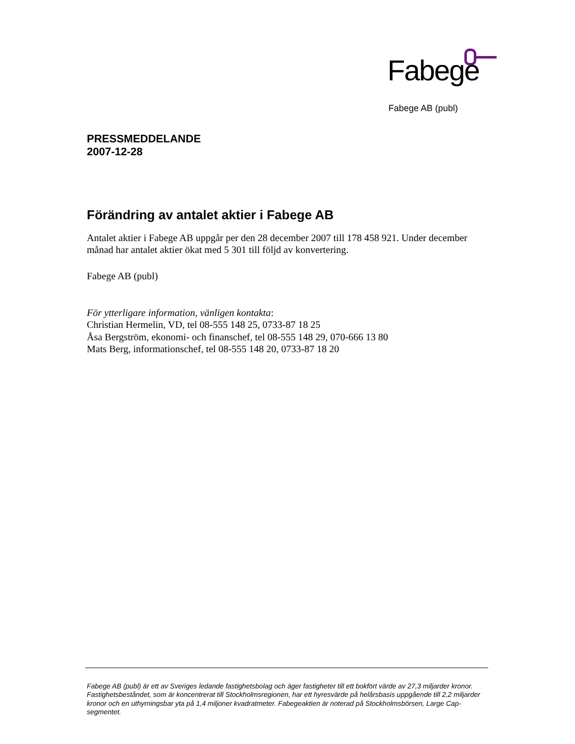Fabege
Fabege AB (publ)
PRESSMEDDELANDE
2007-12-28
Förändring av antalet aktier i Fabege AB
Antalet aktier i Fabege AB uppgår per den 28 december 2007 till 178 458 921. Under december månad har antalet aktier ökat med 5 301 till följd av konvertering.
Fabege AB (publ)
För ytterligare information, vänligen kontakta:
Christian Hermelin, VD, tel 08-555 148 25, 0733-87 18 25
Åsa Bergström, ekonomi- och finanschef, tel 08-555 148 29, 070-666 13 80
Mats Berg, informationschef, tel 08-555 148 20, 0733-87 18 20
Fabege AB (publ) är ett av Sveriges ledande fastighetsbolag och äger fastigheter till ett bokfört värde av 27,3 miljarder kronor. Fastighetsbeståndet, som är koncentrerat till Stockholmsregionen, har ett hyresvärde på helårsbasis uppgående till 2,2 miljarder kronor och en uthyrningsbar yta på 1,4 miljoner kvadratmeter. Fabegeaktien är noterad på Stockholmsbörsen, Large Cap-segmentet.